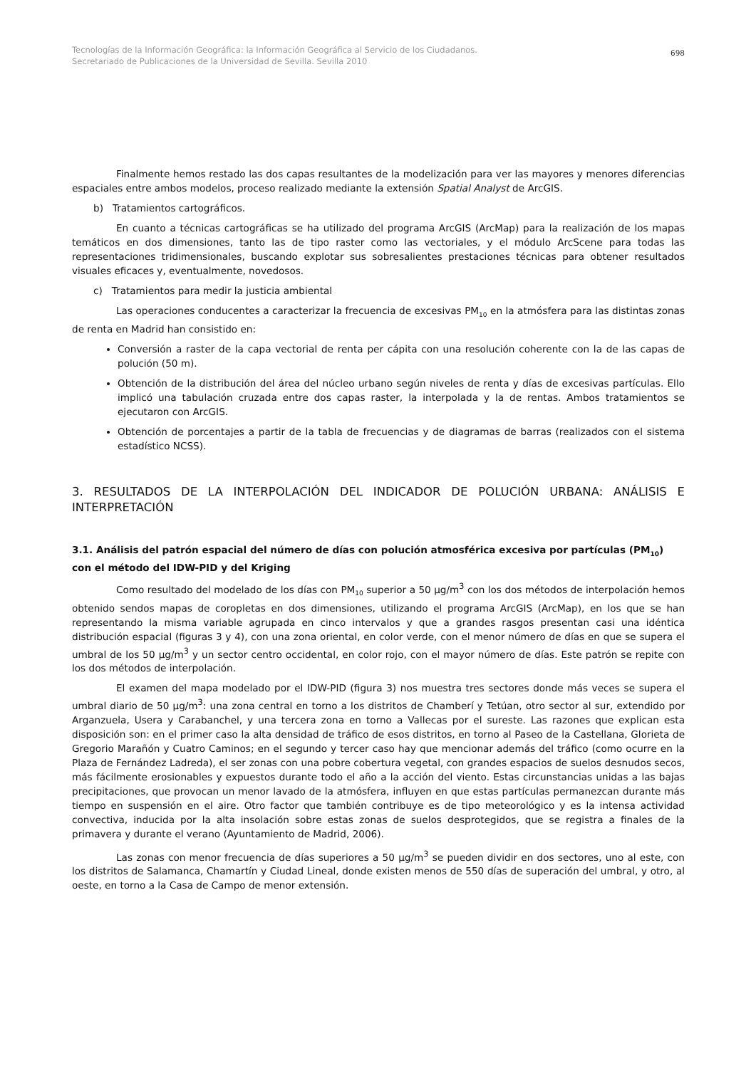Tecnologías de la Información Geográfica: la Información Geográfica al Servicio de los Ciudadanos.
Secretariado de Publicaciones de la Universidad de Sevilla. Sevilla 2010
698
Finalmente hemos restado las dos capas resultantes de la modelización para ver las mayores y menores diferencias espaciales entre ambos modelos, proceso realizado mediante la extensión Spatial Analyst de ArcGIS.
b) Tratamientos cartográficos.
En cuanto a técnicas cartográficas se ha utilizado del programa ArcGIS (ArcMap) para la realización de los mapas temáticos en dos dimensiones, tanto las de tipo raster como las vectoriales, y el módulo ArcScene para todas las representaciones tridimensionales, buscando explotar sus sobresalientes prestaciones técnicas para obtener resultados visuales eficaces y, eventualmente, novedosos.
c) Tratamientos para medir la justicia ambiental
Las operaciones conducentes a caracterizar la frecuencia de excesivas PM<sub>10</sub> en la atmósfera para las distintas zonas de renta en Madrid han consistido en:
Conversión a raster de la capa vectorial de renta per cápita con una resolución coherente con la de las capas de polución (50 m).
Obtención de la distribución del área del núcleo urbano según niveles de renta y días de excesivas partículas. Ello implicó una tabulación cruzada entre dos capas raster, la interpolada y la de rentas. Ambos tratamientos se ejecutaron con ArcGIS.
Obtención de porcentajes a partir de la tabla de frecuencias y de diagramas de barras (realizados con el sistema estadístico NCSS).
3. RESULTADOS DE LA INTERPOLACIÓN DEL INDICADOR DE POLUCIÓN URBANA: ANÁLISIS E INTERPRETACIÓN
3.1. Análisis del patrón espacial del número de días con polución atmosférica excesiva por partículas (PM<sub>10</sub>) con el método del IDW-PID y del Kriging
Como resultado del modelado de los días con PM<sub>10</sub> superior a 50 µg/m<sup>3</sup> con los dos métodos de interpolación hemos obtenido sendos mapas de coropletas en dos dimensiones, utilizando el programa ArcGIS (ArcMap), en los que se han representando la misma variable agrupada en cinco intervalos y que a grandes rasgos presentan casi una idéntica distribución espacial (figuras 3 y 4), con una zona oriental, en color verde, con el menor número de días en que se supera el umbral de los 50 µg/m<sup>3</sup> y un sector centro occidental, en color rojo, con el mayor número de días. Este patrón se repite con los dos métodos de interpolación.
El examen del mapa modelado por el IDW-PID (figura 3) nos muestra tres sectores donde más veces se supera el umbral diario de 50 µg/m<sup>3</sup>: una zona central en torno a los distritos de Chamberí y Tetúan, otro sector al sur, extendido por Arganzuela, Usera y Carabanchel, y una tercera zona en torno a Vallecas por el sureste. Las razones que explican esta disposición son: en el primer caso la alta densidad de tráfico de esos distritos, en torno al Paseo de la Castellana, Glorieta de Gregorio Marañón y Cuatro Caminos; en el segundo y tercer caso hay que mencionar además del tráfico (como ocurre en la Plaza de Fernández Ladreda), el ser zonas con una pobre cobertura vegetal, con grandes espacios de suelos desnudos secos, más fácilmente erosionables y expuestos durante todo el año a la acción del viento. Estas circunstancias unidas a las bajas precipitaciones, que provocan un menor lavado de la atmósfera, influyen en que estas partículas permanezcan durante más tiempo en suspensión en el aire. Otro factor que también contribuye es de tipo meteorológico y es la intensa actividad convectiva, inducida por la alta insolación sobre estas zonas de suelos desprotegidos, que se registra a finales de la primavera y durante el verano (Ayuntamiento de Madrid, 2006).
Las zonas con menor frecuencia de días superiores a 50 µg/m<sup>3</sup> se pueden dividir en dos sectores, uno al este, con los distritos de Salamanca, Chamartín y Ciudad Lineal, donde existen menos de 550 días de superación del umbral, y otro, al oeste, en torno a la Casa de Campo de menor extensión.